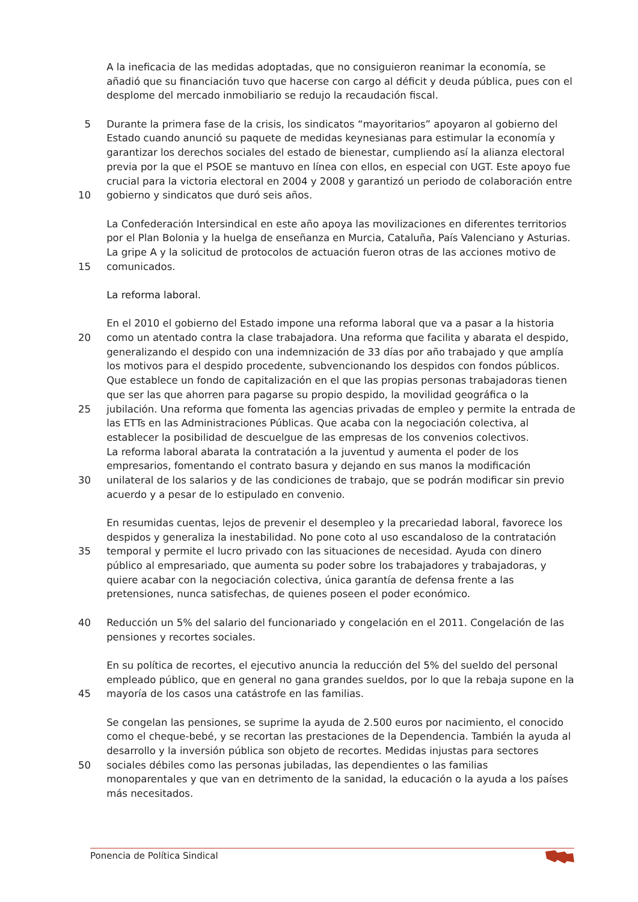A la ineficacia de las medidas adoptadas, que no consiguieron reanimar la economía, se
añadió que su financiación tuvo que hacerse con cargo al déficit y deuda pública, pues con el
desplome del mercado inmobiliario se redujo la recaudación fiscal.
5 Durante la primera fase de la crisis, los sindicatos “mayoritarios” apoyaron al gobierno del
Estado cuando anunció su paquete de medidas keynesianas para estimular la economía y
garantizar los derechos sociales del estado de bienestar, cumpliendo así la alianza electoral
previa por la que el PSOE se mantuvo en línea con ellos, en especial con UGT. Este apoyo fue
crucial para la victoria electoral en 2004 y 2008 y garantizó un periodo de colaboración entre
10 gobierno y sindicatos que duró seis años.
La Confederación Intersindical en este año apoya las movilizaciones en diferentes territorios
por el Plan Bolonia y la huelga de enseñanza en Murcia, Cataluña, País Valenciano y Asturias.
La gripe A y la solicitud de protocolos de actuación fueron otras de las acciones motivo de
15 comunicados.
La reforma laboral.
En el 2010 el gobierno del Estado impone una reforma laboral que va a pasar a la historia
20 como un atentado contra la clase trabajadora. Una reforma que facilita y abarata el despido,
generalizando el despido con una indemnización de 33 días por año trabajado y que amplía
los motivos para el despido procedente, subvencionando los despidos con fondos públicos.
Que establece un fondo de capitalización en el que las propias personas trabajadoras tienen
que ser las que ahorren para pagarse su propio despido, la movilidad geográfica o la
25 jubilación. Una reforma que fomenta las agencias privadas de empleo y permite la entrada de
las ETTs en las Administraciones Públicas. Que acaba con la negociación colectiva, al
establecer la posibilidad de descuelgue de las empresas de los convenios colectivos.
La reforma laboral abarata la contratación a la juventud y aumenta el poder de los
empresarios, fomentando el contrato basura y dejando en sus manos la modificación
30 unilateral de los salarios y de las condiciones de trabajo, que se podrán modificar sin previo
acuerdo y a pesar de lo estipulado en convenio.
En resumidas cuentas, lejos de prevenir el desempleo y la precariedad laboral, favorece los
despidos y generaliza la inestabilidad. No pone coto al uso escandaloso de la contratación
35 temporal y permite el lucro privado con las situaciones de necesidad. Ayuda con dinero
público al empresariado, que aumenta su poder sobre los trabajadores y trabajadoras, y
quiere acabar con la negociación colectiva, única garantía de defensa frente a las
pretensiones, nunca satisfechas, de quienes poseen el poder económico.
40 Reducción un 5% del salario del funcionariado y congelación en el 2011. Congelación de las
pensiones y recortes sociales.
En su política de recortes, el ejecutivo anuncia la reducción del 5% del sueldo del personal
empleado público, que en general no gana grandes sueldos, por lo que la rebaja supone en la
45 mayoría de los casos una catástrofe en las familias.
Se congelan las pensiones, se suprime la ayuda de 2.500 euros por nacimiento, el conocido
como el cheque-bebé, y se recortan las prestaciones de la Dependencia. También la ayuda al
desarrollo y la inversión pública son objeto de recortes. Medidas injustas para sectores
50 sociales débiles como las personas jubiladas, las dependientes o las familias
monoparentales y que van en detrimento de la sanidad, la educación o la ayuda a los países
más necesitados.
Ponencia de Política Sindical